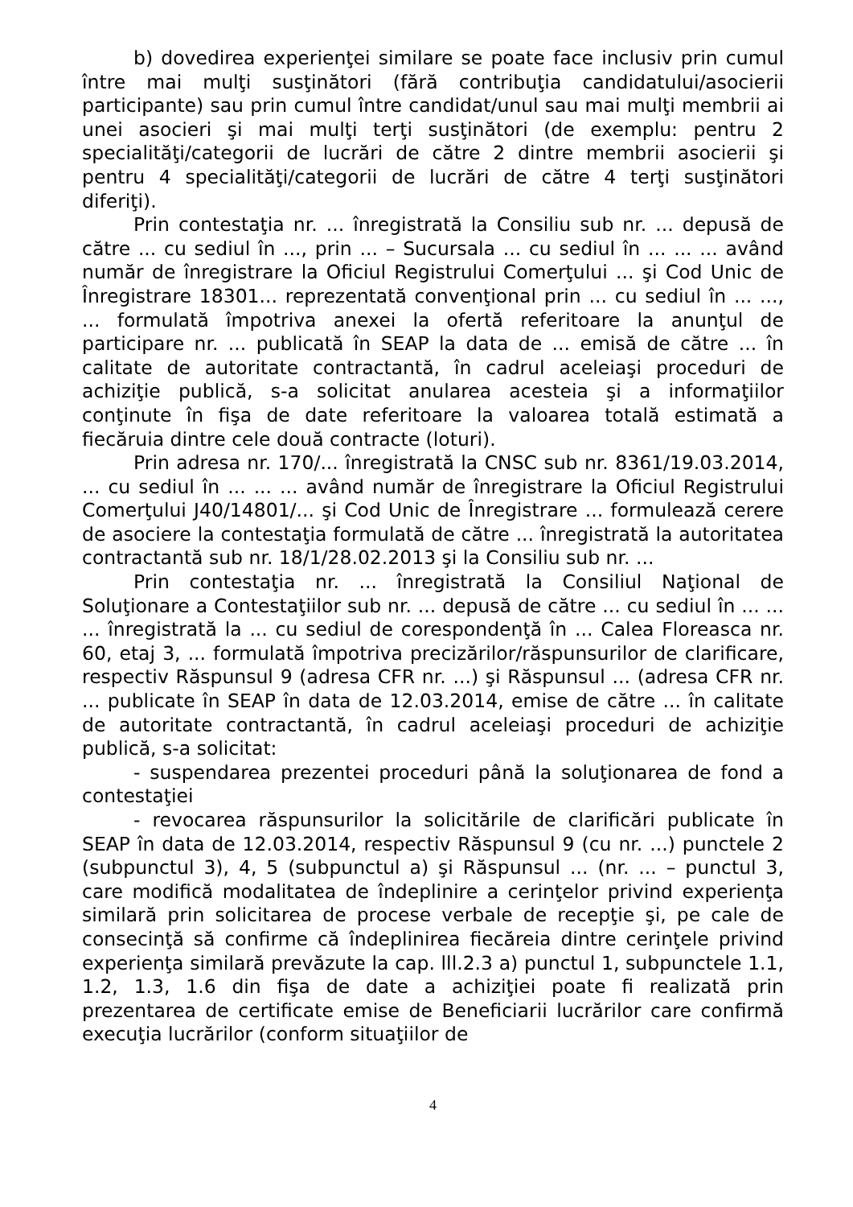b) dovedirea experienţei similare se poate face inclusiv prin cumul între mai mulţi susţinători (fără contribuţia candidatului/asocierii participante) sau prin cumul între candidat/unul sau mai mulţi membrii ai unei asocieri şi mai mulţi terţi susţinători (de exemplu: pentru 2 specialităţi/categorii de lucrări de către 2 dintre membrii asocierii şi pentru 4 specialităţi/categorii de lucrări de către 4 terţi susţinători diferiţi).
Prin contestaţia nr. ... înregistrată la Consiliu sub nr. ... depusă de către ... cu sediul în ..., prin ... – Sucursala ... cu sediul în ... ... ... având număr de înregistrare la Oficiul Registrului Comerţului ... şi Cod Unic de Înregistrare 18301... reprezentată convenţional prin ... cu sediul în ... ..., ... formulată împotriva anexei la ofertă referitoare la anunţul de participare nr. ... publicată în SEAP la data de ... emisă de către ... în calitate de autoritate contractantă, în cadrul aceleiaşi proceduri de achiziţie publică, s-a solicitat anularea acesteia şi a informaţiilor conţinute în fişa de date referitoare la valoarea totală estimată a fiecăruia dintre cele două contracte (loturi).
Prin adresa nr. 170/... înregistrată la CNSC sub nr. 8361/19.03.2014, ... cu sediul în ... ... ... având număr de înregistrare la Oficiul Registrului Comerţului J40/14801/... şi Cod Unic de Înregistrare ... formulează cerere de asociere la contestaţia formulată de către ... înregistrată la autoritatea contractantă sub nr. 18/1/28.02.2013 şi la Consiliu sub nr. ...
Prin contestaţia nr. ... înregistrată la Consiliul Naţional de Soluţionare a Contestaţiilor sub nr. ... depusă de către ... cu sediul în ... ... ... înregistrată la ... cu sediul de corespondenţă în ... Calea Floreasca nr. 60, etaj 3, ... formulată împotriva precizărilor/răspunsurilor de clarificare, respectiv Răspunsul 9 (adresa CFR nr. ...) şi Răspunsul ... (adresa CFR nr. ... publicate în SEAP în data de 12.03.2014, emise de către ... în calitate de autoritate contractantă, în cadrul aceleiaşi proceduri de achiziţie publică, s-a solicitat:
- suspendarea prezentei proceduri până la soluţionarea de fond a contestaţiei
- revocarea răspunsurilor la solicitările de clarificări publicate în SEAP în data de 12.03.2014, respectiv Răspunsul 9 (cu nr. ...) punctele 2 (subpunctul 3), 4, 5 (subpunctul a) şi Răspunsul ... (nr. ... – punctul 3, care modifică modalitatea de îndeplinire a cerinţelor privind experienţa similară prin solicitarea de procese verbale de recepţie şi, pe cale de consecinţă să confirme că îndeplinirea fiecăreia dintre cerinţele privind experienţa similară prevăzute la cap. lll.2.3 a) punctul 1, subpunctele 1.1, 1.2, 1.3, 1.6 din fişa de date a achiziţiei poate fi realizată prin prezentarea de certificate emise de Beneficiarii lucrărilor care confirmă execuţia lucrărilor (conform situaţiilor de
4